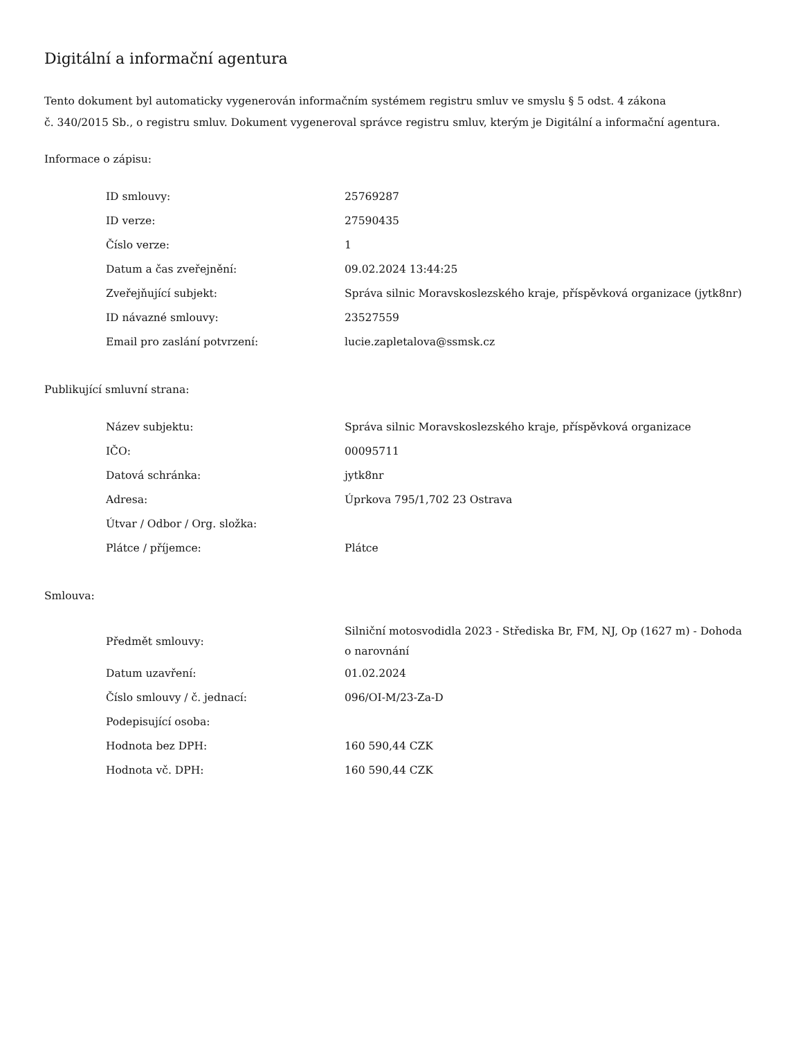Digitální a informační agentura
Tento dokument byl automaticky vygenerován informačním systémem registru smluv ve smyslu § 5 odst. 4 zákona
č. 340/2015 Sb., o registru smluv. Dokument vygeneroval správce registru smluv, kterým je Digitální a informační agentura.
Informace o zápisu:
| ID smlouvy: | 25769287 |
| ID verze: | 27590435 |
| Číslo verze: | 1 |
| Datum a čas zveřejnění: | 09.02.2024 13:44:25 |
| Zveřejňující subjekt: | Správa silnic Moravskoslezského kraje, příspěvková organizace (jytk8nr) |
| ID návazné smlouvy: | 23527559 |
| Email pro zaslání potvrzení: | lucie.zapletalova@ssmsk.cz |
Publikující smluvní strana:
| Název subjektu: | Správa silnic Moravskoslezského kraje, příspěvková organizace |
| IČO: | 00095711 |
| Datová schránka: | jytk8nr |
| Adresa: | Úprkova 795/1,702 23 Ostrava |
| Útvar / Odbor / Org. složka: | |
| Plátce / příjemce: | Plátce |
Smlouva:
| Předmět smlouvy: | Silniční motosvodidla 2023 - Střediska Br, FM, NJ, Op (1627 m) - Dohoda o narovnání |
| Datum uzavření: | 01.02.2024 |
| Číslo smlouvy / č. jednací: | 096/OI-M/23-Za-D |
| Podepisující osoba: | |
| Hodnota bez DPH: | 160 590,44 CZK |
| Hodnota vč. DPH: | 160 590,44 CZK |